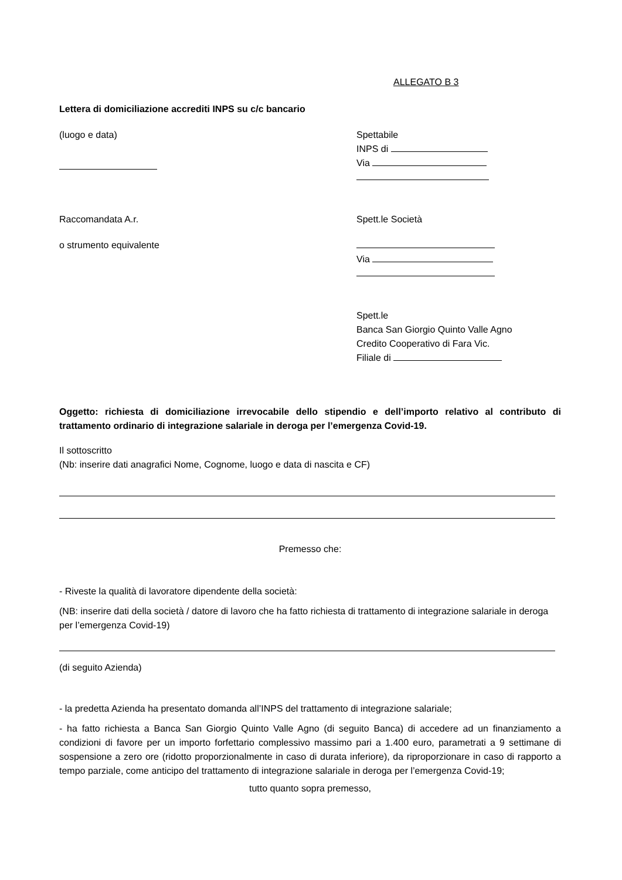ALLEGATO B 3
Lettera di domiciliazione accrediti INPS su c/c bancario
(luogo e data) Spettabile
INPS di
Via
Raccomandata A.r.
o strumento equivalente
Spett.le Società
Via
Spett.le
Banca San Giorgio Quinto Valle Agno
Credito Cooperativo di Fara Vic.
Filiale di
Oggetto: richiesta di domiciliazione irrevocabile dello stipendio e dell’importo relativo al contributo di trattamento ordinario di integrazione salariale in deroga per l’emergenza Covid-19.
Il sottoscritto
(Nb: inserire dati anagrafici Nome, Cognome, luogo e data di nascita e CF)
Premesso che:
- Riveste la qualità di lavoratore dipendente della società:
(NB: inserire dati della società / datore di lavoro che ha fatto richiesta di trattamento di integrazione salariale in deroga per l’emergenza Covid-19)
(di seguito Azienda)
- la predetta Azienda ha presentato domanda all’INPS del trattamento di integrazione salariale;
- ha fatto richiesta a Banca San Giorgio Quinto Valle Agno (di seguito Banca) di accedere ad un finanziamento a condizioni di favore per un importo forfettario complessivo massimo pari a 1.400 euro, parametrati a 9 settimane di sospensione a zero ore (ridotto proporzionalmente in caso di durata inferiore), da riproporzionare in caso di rapporto a tempo parziale, come anticipo del trattamento di integrazione salariale in deroga per l’emergenza Covid-19;
tutto quanto sopra premesso,